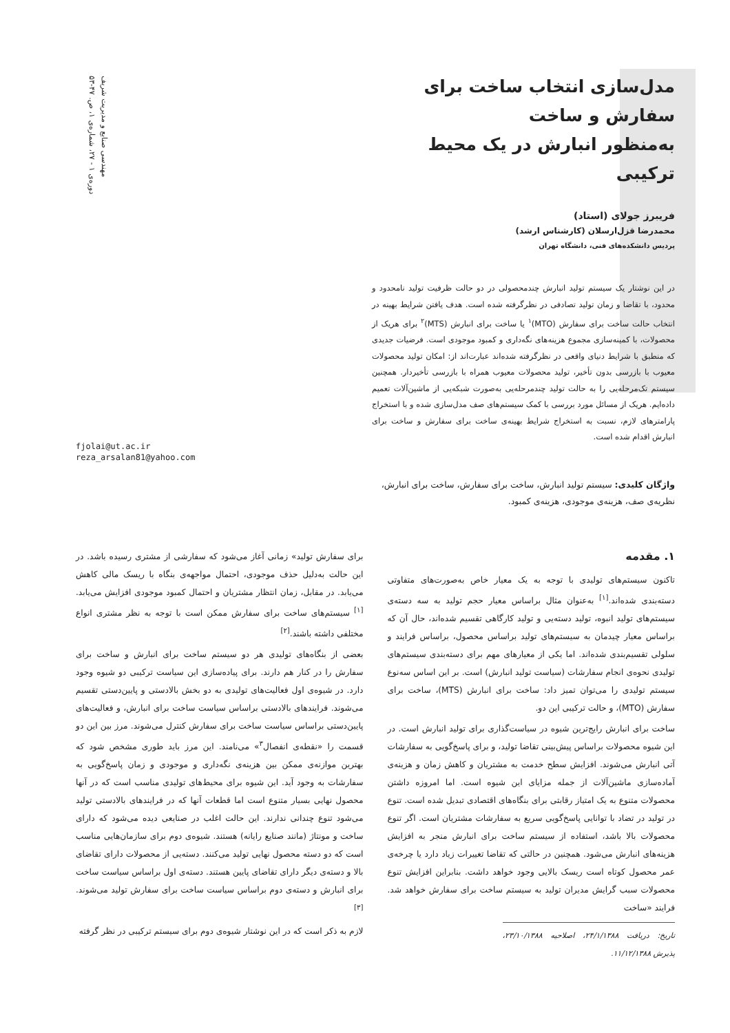مهندسی صنایع و مدیریت شریف
دوره‌ی ۱ - ۲۷، شماره‌ی ۱، ص. ۴۷-۵۳
مدل‌سازی انتخاب ساخت برای سفارش و ساخت
به‌منظور انبارش در یک محیط ترکیبی
فریبرز جولای (استاد)
محمدرضا قزل‌ارسلان (کارشناس ارشد)
پردیس دانشکده‌های فنی، دانشگاه تهران
در این نوشتار یک سیستم تولید انبارش چندمحصولی در دو حالت ظرفیت تولید نامحدود و محدود، با تقاضا و زمان تولید تصادفی در نظرگرفته شده است. هدف یافتن شرایط بهینه در انتخاب حالت ساخت برای سفارش (MTO)<sup>۱</sup> یا ساخت برای انبارش (MTS)<sup>۲</sup> برای هریک از محصولات، با کمینه‌سازی مجموع هزینه‌های نگه‌داری و کمبود موجودی است. فرضیات جدیدی که منطبق با شرایط دنیای واقعی در نظرگرفته شده‌اند عبارت‌اند از: امکان تولید محصولات معیوب با بازرسی بدون تأخیر، تولید محصولات معیوب همراه با بازرسی تأخیردار. همچنین سیستم تک‌مرحله‌یی را به حالت تولید چندمرحله‌یی به‌صورت شبکه‌یی از ماشین‌آلات تعمیم داده‌ایم. هریک از مسائل مورد بررسی با کمک سیستم‌های صف مدل‌سازی شده و با استخراج پارامترهای لازم، نسبت به استخراج شرایط بهینه‌ی ساخت برای سفارش و ساخت برای انبارش اقدام شده است.
واژگان کلیدی: سیستم تولید انبارش، ساخت برای سفارش، ساخت برای انبارش، نظریه‌ی صف، هزینه‌ی موجودی، هزینه‌ی کمبود.
fjolai@ut.ac.ir
reza_arsalan81@yahoo.com
۱. مقدمه
تاکنون سیستم‌های تولیدی با توجه به یک معیار خاص به‌صورت‌های متفاوتی دسته‌بندی شده‌اند.<sup>[۱]</sup> به‌عنوان مثال براساس معیار حجم تولید به سه دسته‌ی سیستم‌های تولید انبوه، تولید دسته‌یی و تولید کارگاهی تقسیم شده‌اند، حال آن که براساس معیار چیدمان به سیستم‌های تولید براساس محصول، براساس فرایند و سلولی تقسیم‌بندی شده‌اند. اما یکی از معیارهای مهم برای دسته‌بندی سیستم‌های تولیدی نحوه‌ی انجام سفارشات (سیاست تولید انبارش) است. بر این اساس سه‌نوع سیستم تولیدی را می‌توان تمیز داد: ساخت برای انبارش (MTS)، ساخت برای سفارش (MTO)، و حالت ترکیبی این دو.
ساخت برای انبارش رایج‌ترین شیوه در سیاست‌گذاری برای تولید انبارش است. در این شیوه محصولات براساس پیش‌بینی تقاضا تولید، و برای پاسخ‌گویی به سفارشات آتی انبارش می‌شوند. افزایش سطح خدمت به مشتریان و کاهش زمان و هزینه‌ی آماده‌سازی ماشین‌آلات از جمله مزایای این شیوه است. اما امروزه داشتن محصولات متنوع به یک امتیاز رقابتی برای بنگاه‌های اقتصادی تبدیل شده است. تنوع در تولید در تضاد با توانایی پاسخ‌گویی سریع به سفارشات مشتریان است. اگر تنوع محصولات بالا باشد، استفاده از سیستم ساخت برای انبارش منجر به افزایش هزینه‌های انبارش می‌شود. همچنین در حالتی که تقاضا تغییرات زیاد دارد یا چرخه‌ی عمر محصول کوتاه است ریسک بالایی وجود خواهد داشت. بنابراین افزایش تنوع محصولات سبب گرایش مدیران تولید به سیستم ساخت برای سفارش خواهد شد. فرایند «ساخت
تاریخ: دریافت ۲۴/۱/۱۳۸۸، اصلاحیه ۲۳/۱۰/۱۳۸۸، پذیرش ۱۱/۱۲/۱۳۸۸.
برای سفارش تولید» زمانی آغاز می‌شود که سفارشی از مشتری رسیده باشد. در این حالت به‌دلیل حذف موجودی، احتمال مواجهه‌ی بنگاه با ریسک مالی کاهش می‌یابد. در مقابل، زمان انتظار مشتریان و احتمال کمبود موجودی افزایش می‌یابد.<sup>[۱]</sup> سیستم‌های ساخت برای سفارش ممکن است با توجه به نظر مشتری انواع مختلفی داشته باشند.<sup>[۲]</sup>
بعضی از بنگاه‌های تولیدی هر دو سیستم ساخت برای انبارش و ساخت برای سفارش را در کنار هم دارند. برای پیاده‌سازی این سیاست ترکیبی دو شیوه وجود دارد. در شیوه‌ی اول فعالیت‌های تولیدی به دو بخش بالادستی و پایین‌دستی تقسیم می‌شوند. فرایندهای بالادستی براساس سیاست ساخت برای انبارش، و فعالیت‌های پایین‌دستی براساس سیاست ساخت برای سفارش کنترل می‌شوند. مرز بین این دو قسمت را «نقطه‌ی انفصال<sup>۳</sup>» می‌نامند. این مرز باید طوری مشخص شود که بهترین موازنه‌ی ممکن بین هزینه‌ی نگه‌داری و موجودی و زمان پاسخ‌گویی به سفارشات به وجود آید. این شیوه برای محیط‌های تولیدی مناسب است که در آنها محصول نهایی بسیار متنوع است اما قطعات آنها که در فرایندهای بالادستی تولید می‌شود تنوع چندانی ندارند. این حالت اغلب در صنایعی دیده می‌شود که دارای ساخت و مونتاژ (مانند صنایع رایانه) هستند. شیوه‌ی دوم برای سازمان‌هایی مناسب است که دو دسته محصول نهایی تولید می‌کنند. دسته‌یی از محصولات دارای تقاضای بالا و دسته‌ی دیگر دارای تقاضای پایین هستند. دسته‌ی اول براساس سیاست ساخت برای انبارش و دسته‌ی دوم براساس سیاست ساخت برای سفارش تولید می‌شوند.<sup>[۳]</sup>
لازم به ذکر است که در این نوشتار شیوه‌ی دوم برای سیستم ترکیبی در نظر گرفته